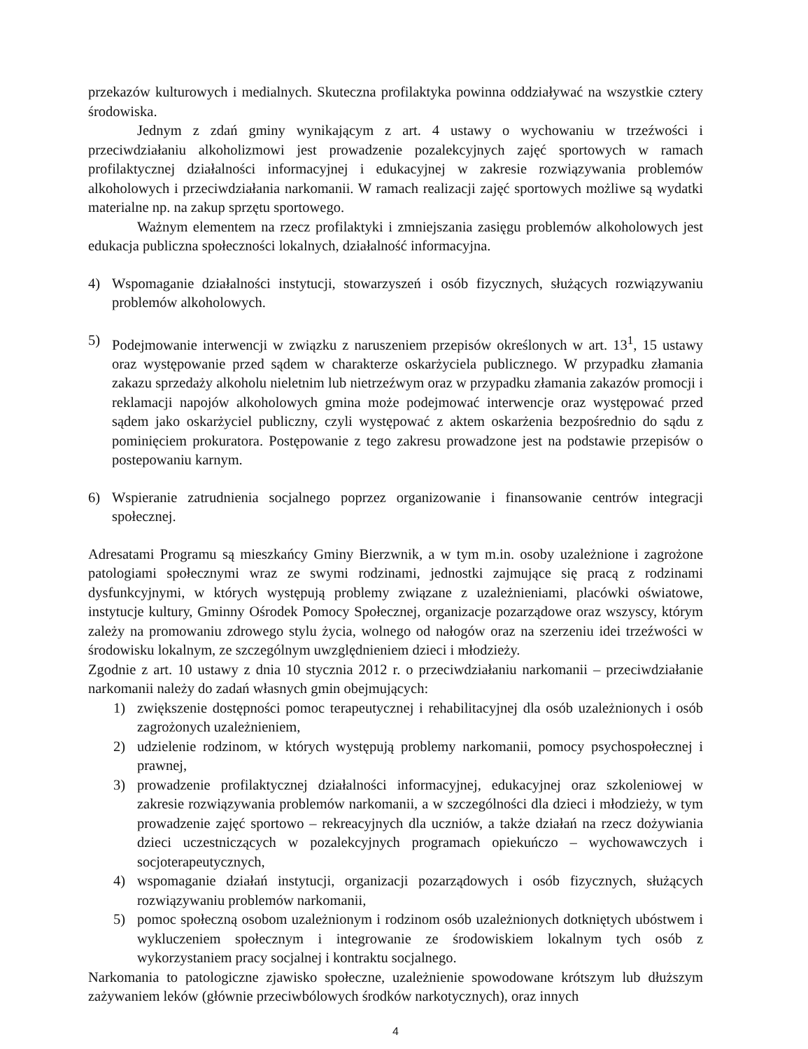przekazów kulturowych i medialnych. Skuteczna profilaktyka powinna oddziaływać na wszystkie cztery środowiska.
Jednym z zdań gminy wynikającym z art. 4 ustawy o wychowaniu w trzeźwości i przeciwdziałaniu alkoholizmowi jest prowadzenie pozalekcyjnych zajęć sportowych w ramach profilaktycznej działalności informacyjnej i edukacyjnej w zakresie rozwiązywania problemów alkoholowych i przeciwdziałania narkomanii. W ramach realizacji zajęć sportowych możliwe są wydatki materialne np. na zakup sprzętu sportowego.
Ważnym elementem na rzecz profilaktyki i zmniejszania zasięgu problemów alkoholowych jest edukacja publiczna społeczności lokalnych, działalność informacyjna.
4) Wspomaganie działalności instytucji, stowarzyszeń i osób fizycznych, służących rozwiązywaniu problemów alkoholowych.
5) Podejmowanie interwencji w związku z naruszeniem przepisów określonych w art. 13<sup>1</sup>, 15 ustawy oraz występowanie przed sądem w charakterze oskarżyciela publicznego. W przypadku złamania zakazu sprzedaży alkoholu nieletnim lub nietrzeźwym oraz w przypadku złamania zakazów promocji i reklamacji napojów alkoholowych gmina może podejmować interwencje oraz występować przed sądem jako oskarżyciel publiczny, czyli występować z aktem oskarżenia bezpośrednio do sądu z pominięciem prokuratora. Postępowanie z tego zakresu prowadzone jest na podstawie przepisów o postepowaniu karnym.
6) Wspieranie zatrudnienia socjalnego poprzez organizowanie i finansowanie centrów integracji społecznej.
Adresatami Programu są mieszkańcy Gminy Bierzwnik, a w tym m.in. osoby uzależnione i zagrożone patologiami społecznymi wraz ze swymi rodzinami, jednostki zajmujące się pracą z rodzinami dysfunkcyjnymi, w których występują problemy związane z uzależnieniami, placówki oświatowe, instytucje kultury, Gminny Ośrodek Pomocy Społecznej, organizacje pozarządowe oraz wszyscy, którym zależy na promowaniu zdrowego stylu życia, wolnego od nałogów oraz na szerzeniu idei trzeźwości w środowisku lokalnym, ze szczególnym uwzględnieniem dzieci i młodzieży.
Zgodnie z art. 10 ustawy z dnia 10 stycznia 2012 r. o przeciwdziałaniu narkomanii – przeciwdziałanie narkomanii należy do zadań własnych gmin obejmujących:
1) zwiększenie dostępności pomoc terapeutycznej i rehabilitacyjnej dla osób uzależnionych i osób zagrożonych uzależnieniem,
2) udzielenie rodzinom, w których występują problemy narkomanii, pomocy psychospołecznej i prawnej,
3) prowadzenie profilaktycznej działalności informacyjnej, edukacyjnej oraz szkoleniowej w zakresie rozwiązywania problemów narkomanii, a w szczególności dla dzieci i młodzieży, w tym prowadzenie zajęć sportowo – rekreacyjnych dla uczniów, a także działań na rzecz dożywiania dzieci uczestniczących w pozalekcyjnych programach opiekuńczo – wychowawczych i socjoterapeutycznych,
4) wspomaganie działań instytucji, organizacji pozarządowych i osób fizycznych, służących rozwiązywaniu problemów narkomanii,
5) pomoc społeczną osobom uzależnionym i rodzinom osób uzależnionych dotkniętych ubóstwem i wykluczeniem społecznym i integrowanie ze środowiskiem lokalnym tych osób z wykorzystaniem pracy socjalnej i kontraktu socjalnego.
Narkomania to patologiczne zjawisko społeczne, uzależnienie spowodowane krótszym lub dłuższym zażywaniem leków (głównie przeciwbólowych środków narkotycznych), oraz innych
4